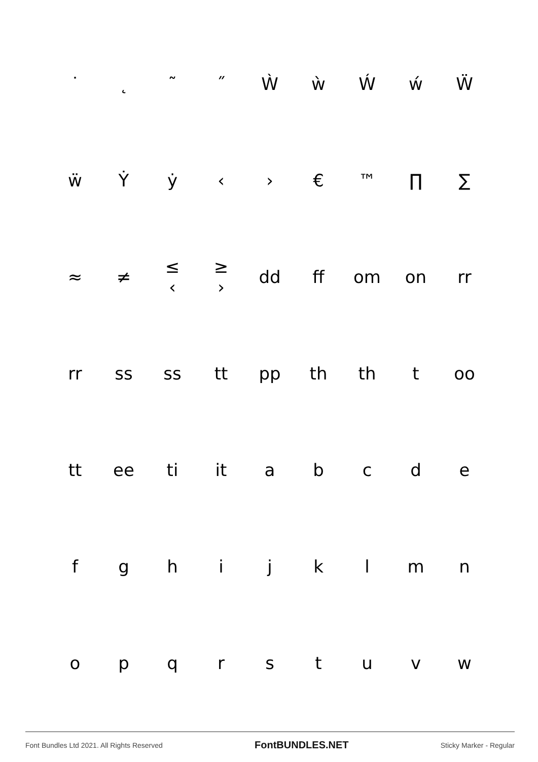| ˙ | ˛ | ˜ | ˝ | Ẁ | ẁ | Ẃ | ẃ | Ẅ |
| ẅ | Ẏ | ẏ | ‹ | › | € | ™ | ∏ | ∑ |
| ≈ | ≠ | ≤ ‹ | ≥ › | dd | ff | om | on | rr |
| rr | ss | ss | tt | pp | th | th | t | oo |
| tt | ee | ti | it | a | b | c | d | e |
| f | g | h | i | j | k | l | m | n |
| o | p | q | r | s | t | u | v | w |
Font Bundles Ltd 2021. All Rights Reserved FontBUNDLES.NET Sticky Marker - Regular